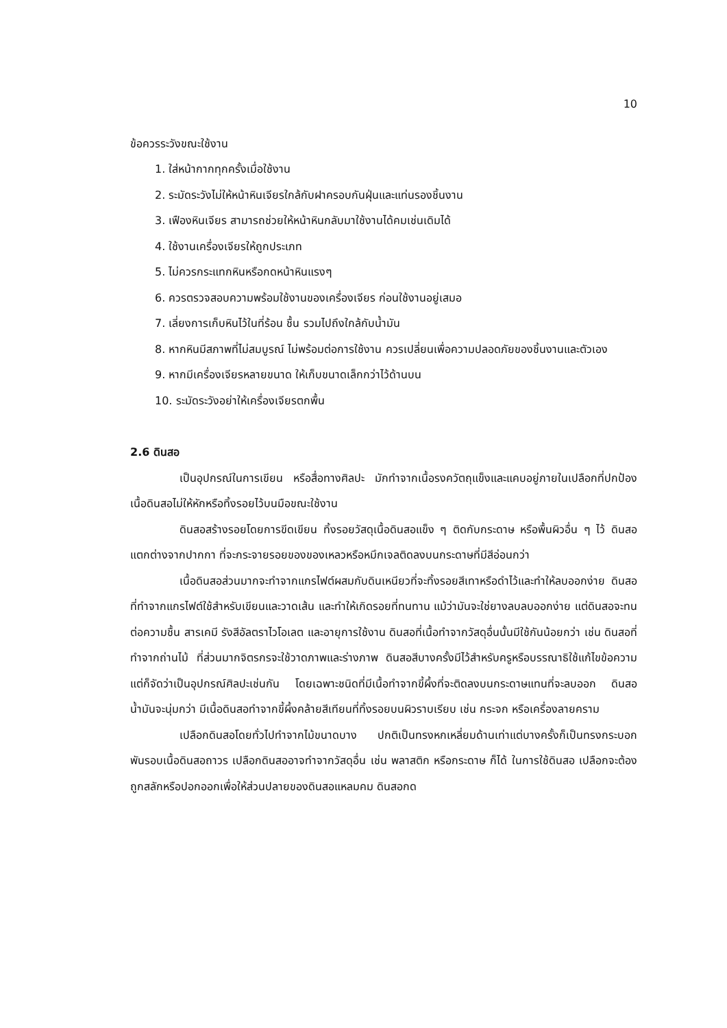10
ข้อควรระวังขณะใช้งาน
1. ใส่หน้ากากทุกครั้งเมื่อใช้งาน
2. ระมัดระวังไม่ให้หน้าหินเจียรใกล้กับฝาครอบกันฝุ่นและแท่นรองชิ้นงาน
3. เฟืองหินเจียร สามารถช่วยให้หน้าหินกลับมาใช้งานได้คมเช่นเดิมได้
4. ใช้งานเครื่องเจียรให้ถูกประเภท
5. ไม่ควรกระแทกหินหรือกดหน้าหินแรงๆ
6. ควรตรวจสอบความพร้อมใช้งานของเครื่องเจียร ก่อนใช้งานอยู่เสมอ
7. เลี่ยงการเก็บหินไว้ในที่ร้อน ชื้น รวมไปถึงใกล้กับน้ำมัน
8. หากหินมีสภาพที่ไม่สมบูรณ์ ไม่พร้อมต่อการใช้งาน ควรเปลี่ยนเพื่อความปลอดภัยของชิ้นงานและตัวเอง
9. หากมีเครื่องเจียรหลายขนาด ให้เก็บขนาดเล็กกว่าไว้ด้านบน
10. ระมัดระวังอย่าให้เครื่องเจียรตกพื้น
2.6 ดินสอ
เป็นอุปกรณ์ในการเขียน หรือสื่อทางศิลปะ มักทำจากเนื้อรงควัตถุแข็งและแคบอยู่ภายในเปลือกที่ปกป้องเนื้อดินสอไม่ให้หักหรือทิ้งรอยไว้บนมือขณะใช้งาน
ดินสอสร้างรอยโดยการขีดเขียน ทิ้งรอยวัสดุเนื้อดินสอแข็ง ๆ ติดกับกระดาษ หรือพื้นผิวอื่น ๆ ไว้ ดินสอแตกต่างจากปากกา ที่จะกระจายรอยของของเหลวหรือหมึกเจลติดลงบนกระดาษที่มีสีอ่อนกว่า
เนื้อดินสอส่วนมากจะทำจากแกรไฟต์ผสมกับดินเหนียวที่จะทิ้งรอยสีเทาหรือดำไว้และทำให้ลบออกง่าย ดินสอที่ทำจากแกรไฟต์ใช้สำหรับเขียนและวาดเส้น และทำให้เกิดรอยที่ทนทาน แม้ว่ามันจะใช่ยางลบลบออกง่าย แต่ดินสอจะทนต่อความชื้น สารเคมี รังสีอัลตราไวโอเลต และอายุการใช้งาน ดินสอที่เนื้อทำจากวัสดุอื่นนั้นมีใช้กันน้อยกว่า เช่น ดินสอที่ทำจากถ่านไม้ ที่ส่วนมากจิตรกรจะใช้วาดภาพและร่างภาพ ดินสอสีบางครั้งมีไว้สำหรับครูหรือบรรณาธิใช้แก้ไขข้อความ แต่ก็จัดว่าเป็นอุปกรณ์ศิลปะเช่นกัน โดยเฉพาะชนิดที่มีเนื้อทำจากขี้ผึ้งที่จะติดลงบนกระดาษแทนที่จะลบออก ดินสอน้ำมันจะนุ่มกว่า มีเนื้อดินสอทำจากขี้ผึ้งคล้ายสีเทียนที่ทิ้งรอยบนผิวราบเรียบ เช่น กระจก หรือเครื่องลายคราม
เปลือกดินสอโดยทั่วไปทำจากไม้ขนาดบาง ปกติเป็นทรงหกเหลี่ยมด้านเท่าแต่บางครั้งก็เป็นทรงกระบอก พันรอบเนื้อดินสอถาวร เปลือกดินสออาจทำจากวัสดุอื่น เช่น พลาสติก หรือกระดาษ ก็ได้ ในการใช้ดินสอ เปลือกจะต้องถูกสลักหรือปอกออกเพื่อให้ส่วนปลายของดินสอแหลมคม ดินสอกด